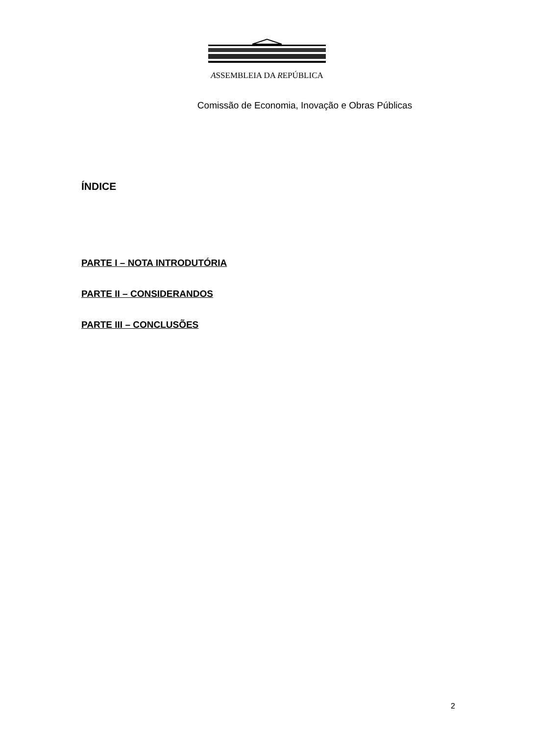ASSEMBLEIA DA REPÚBLICA
Comissão de Economia, Inovação e Obras Públicas
ÍNDICE
PARTE I – NOTA INTRODUTÓRIA
PARTE II – CONSIDERANDOS
PARTE III – CONCLUSÕES
2